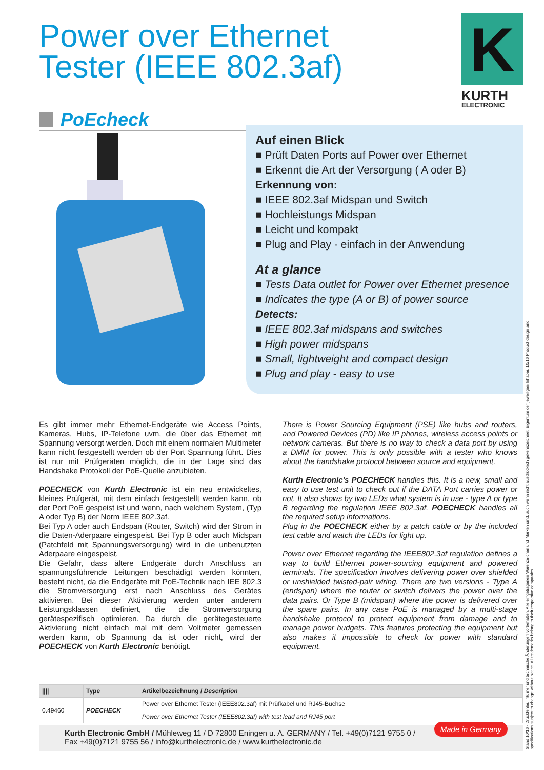Power over Ethernet
Tester (IEEE 802.3af)
K
KURTH
ELECTRONIC
PoEcheck
Auf einen Blick
■ Prüft Daten Ports auf Power over Ethernet
■ Erkennt die Art der Versorgung ( A oder B)
Erkennung von:
■ IEEE 802.3af Midspan und Switch
■ Hochleistungs Midspan
■ Leicht und kompakt
■ Plug and Play - einfach in der Anwendung
At a glance
■ Tests Data outlet for Power over Ethernet presence
■ Indicates the type (A or B) of power source
Detects:
■ IEEE 802.3af midspans and switches
■ High power midspans
■ Small, lightweight and compact design
■ Plug and play - easy to use
Es gibt immer mehr Ethernet-Endgeräte wie Access Points, Kameras, Hubs, IP-Telefone uvm, die über das Ethernet mit Spannung versorgt werden. Doch mit einem normalen Multimeter kann nicht festgestellt werden ob der Port Spannung führt. Dies ist nur mit Prüfgeräten möglich, die in der Lage sind das Handshake Protokoll der PoE-Quelle anzubieten.
POECHECK von Kurth Electronic ist ein neu entwickeltes, kleines Prüfgerät, mit dem einfach festgestellt werden kann, ob der Port PoE gespeist ist und wenn, nach welchem System, (Typ A oder Typ B) der Norm IEEE 802.3af.
Bei Typ A oder auch Endspan (Router, Switch) wird der Strom in die Daten-Aderpaare eingespeist. Bei Typ B oder auch Midspan (Patchfeld mit Spannungsversorgung) wird in die unbenutzten Aderpaare eingespeist.
Die Gefahr, dass ältere Endgeräte durch Anschluss an spannungsführende Leitungen beschädigt werden könnten, besteht nicht, da die Endgeräte mit PoE-Technik nach IEE 802.3 die Stromversorgung erst nach Anschluss des Gerätes aktivieren. Bei dieser Aktivierung werden unter anderem Leistungsklassen definiert, die die Stromversorgung gerätespezifisch optimieren. Da durch die gerätegesteuerte Aktivierung nicht einfach mal mit dem Voltmeter gemessen werden kann, ob Spannung da ist oder nicht, wird der POECHECK von Kurth Electronic benötigt.
There is Power Sourcing Equipment (PSE) like hubs and routers, and Powered Devices (PD) like IP phones, wireless access points or network cameras. But there is no way to check a data port by using a DMM for power. This is only possible with a tester who knows about the handshake protocol between source and equipment.
Kurth Electronic's POECHECK handles this. It is a new, small and easy to use test unit to check out if the DATA Port carries power or not. It also shows by two LEDs what system is in use - type A or type B regarding the regulation IEEE 802.3af. POECHECK handles all the required setup informations.
Plug in the POECHECK either by a patch cable or by the included test cable and watch the LEDs for light up.
Power over Ethernet regarding the IEEE802.3af regulation defines a way to build Ethernet power-sourcing equipment and powered terminals. The specification involves delivering power over shielded or unshielded twisted-pair wiring. There are two versions - Type A (endspan) where the router or switch delivers the power over the data pairs. Or Type B (midspan) where the power is delivered over the spare pairs. In any case PoE is managed by a multi-stage handshake protocol to protect equipment from damage and to manage power budgets. This features protecting the equipment but also makes it impossible to check for power with standard equipment.
| //// | Type | Artikelbezeichnung / Description |
| --- | --- | --- |
| 0.49460 | POECHECK | Power over Ethernet Tester (IEEE802.3af) mit Prüfkabel und RJ45-Buchse |
| | | Power over Ethernet Tester (IEEE802.3af) with test lead and RJ45 port |
Kurth Electronic GmbH / Mühleweg 11 / D 72800 Eningen u. A. GERMANY / Tel. +49(0)7121 9755 0 /
Fax +49(0)7121 9755 56 / info@kurthelectronic.de / www.kurthelectronic.de Made in Germany
Stand 10/16 - Druckfehler, Irrtümer und technische Änderungen vorbehalten. Alle eingetragenen Warenzeichen und Marken sind, auch wenn nicht ausdrücklich gekennzeichnet, Eigentum der jeweiligen Inhaber. 10/16 Product design and specifications subject to change without notice. All trademarks belong to their respective companies.